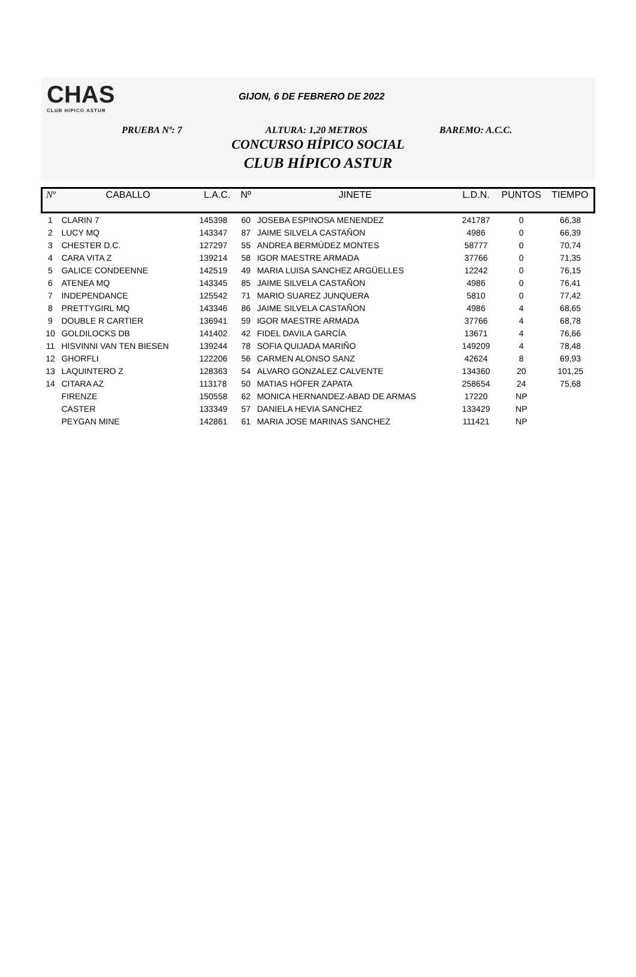CHAS
CLUB HIPICO ASTUR
GIJON, 6 DE FEBRERO DE 2022
PRUEBA Nº: 7 ALTURA: 1,20 METROS BAREMO: A.C.C.
CONCURSO HÍPICO SOCIAL
CLUB HÍPICO ASTUR
| Nº | CABALLO | L.A.C. | Nº | JINETE | L.D.N. | PUNTOS | TIEMPO |
| --- | --- | --- | --- | --- | --- | --- | --- |
| 1 | CLARIN 7 | 145398 | 60 | JOSEBA ESPINOSA MENENDEZ | 241787 | 0 | 66,38 |
| 2 | LUCY MQ | 143347 | 87 | JAIME SILVELA CASTAÑON | 4986 | 0 | 66,39 |
| 3 | CHESTER D.C. | 127297 | 55 | ANDREA BERMÚDEZ MONTES | 58777 | 0 | 70,74 |
| 4 | CARA VITA Z | 139214 | 58 | IGOR MAESTRE ARMADA | 37766 | 0 | 71,35 |
| 5 | GALICE CONDEENNE | 142519 | 49 | MARIA LUISA SANCHEZ ARGÜELLES | 12242 | 0 | 76,15 |
| 6 | ATENEA MQ | 143345 | 85 | JAIME SILVELA CASTAÑON | 4986 | 0 | 76,41 |
| 7 | INDEPENDANCE | 125542 | 71 | MARIO SUAREZ JUNQUERA | 5810 | 0 | 77,42 |
| 8 | PRETTYGIRL MQ | 143346 | 86 | JAIME SILVELA CASTAÑON | 4986 | 4 | 68,65 |
| 9 | DOUBLE R CARTIER | 136941 | 59 | IGOR MAESTRE ARMADA | 37766 | 4 | 68,78 |
| 10 | GOLDILOCKS DB | 141402 | 42 | FIDEL DAVILA GARCÍA | 13671 | 4 | 76,66 |
| 11 | HISVINNI VAN TEN BIESEN | 139244 | 78 | SOFIA QUIJADA MARIÑO | 149209 | 4 | 78,48 |
| 12 | GHORFLI | 122206 | 56 | CARMEN ALONSO SANZ | 42624 | 8 | 69,93 |
| 13 | LAQUINTERO Z | 128363 | 54 | ALVARO GONZALEZ CALVENTE | 134360 | 20 | 101,25 |
| 14 | CITARA AZ | 113178 | 50 | MATIAS HÖFER ZAPATA | 258654 | 24 | 75,68 |
| | FIRENZE | 150558 | 62 | MONICA HERNANDEZ-ABAD DE ARMAS | 17220 | NP | |
| | CASTER | 133349 | 57 | DANIELA HEVIA SANCHEZ | 133429 | NP | |
| | PEYGAN MINE | 142861 | 61 | MARIA JOSE MARINAS SANCHEZ | 111421 | NP | |